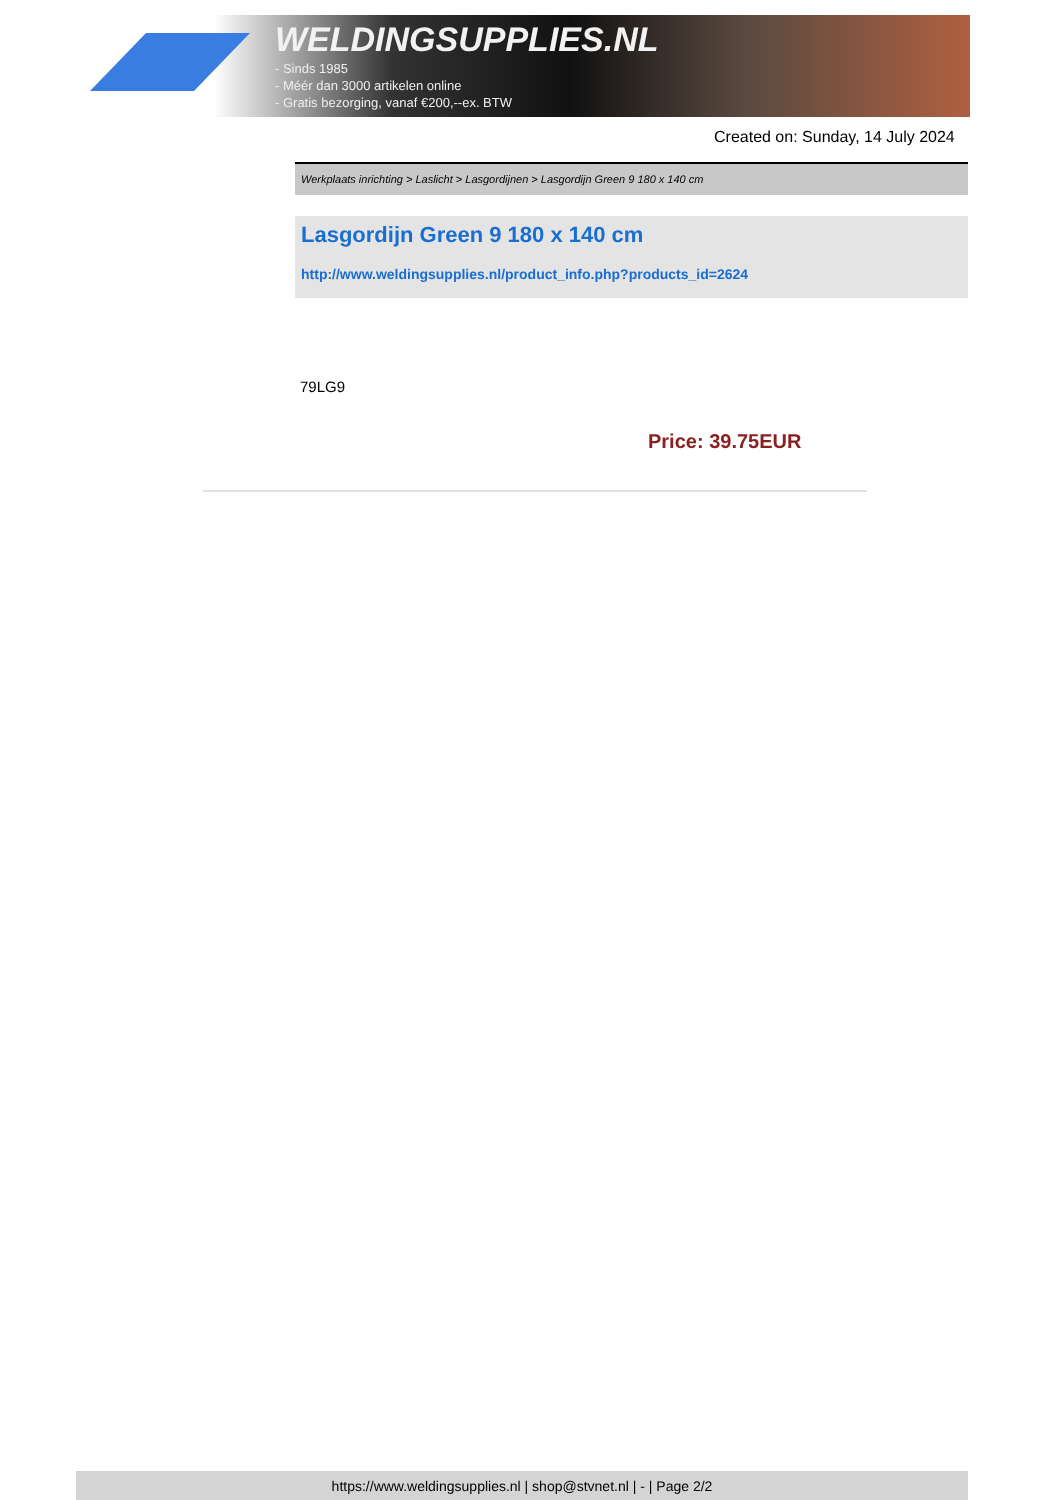WELDINGSUPPLIES.NL
- Sinds 1985
- Méér dan 3000 artikelen online
- Gratis bezorging, vanaf €200,--ex. BTW
Created on: Sunday, 14 July 2024
Werkplaats inrichting > Laslicht > Lasgordijnen > Lasgordijn Green 9 180 x 140 cm
Lasgordijn Green 9 180 x 140 cm
http://www.weldingsupplies.nl/product_info.php?products_id=2624
79LG9
Price: 39.75EUR
https://www.weldingsupplies.nl | shop@stvnet.nl | - | Page 2/2